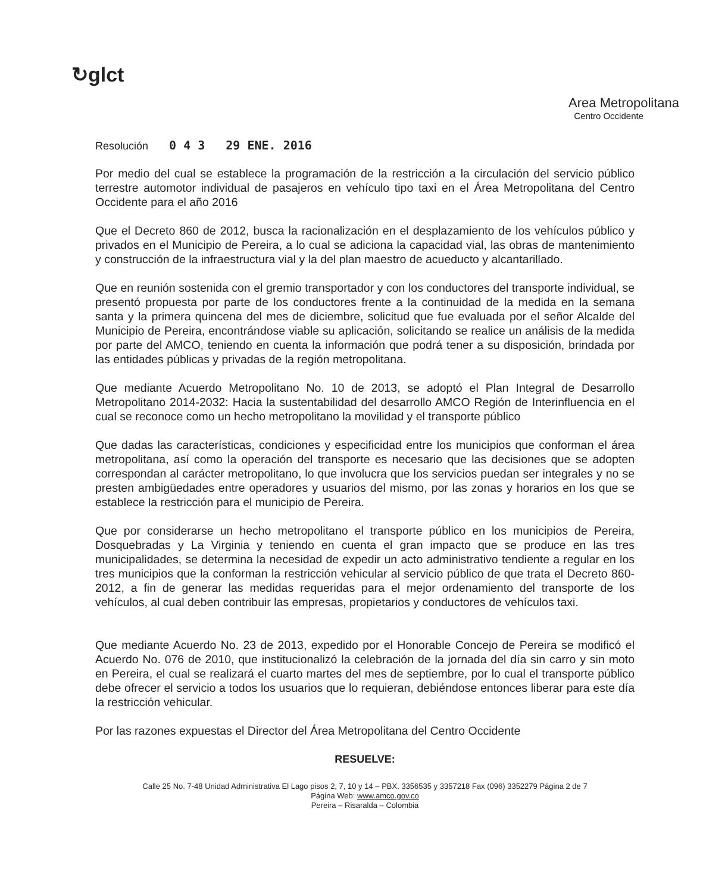↻glct
Area Metropolitana
Centro Occidente
Resolución 0 4 3 29 ENE. 2016
Por medio del cual se establece la programación de la restricción a la circulación del servicio público terrestre automotor individual de pasajeros en vehículo tipo taxi en el Área Metropolitana del Centro Occidente para el año 2016
Que el Decreto 860 de 2012, busca la racionalización en el desplazamiento de los vehículos público y privados en el Municipio de Pereira, a lo cual se adiciona la capacidad vial, las obras de mantenimiento y construcción de la infraestructura vial y la del plan maestro de acueducto y alcantarillado.
Que en reunión sostenida con el gremio transportador y con los conductores del transporte individual, se presentó propuesta por parte de los conductores frente a la continuidad de la medida en la semana santa y la primera quincena del mes de diciembre, solicitud que fue evaluada por el señor Alcalde del Municipio de Pereira, encontrándose viable su aplicación, solicitando se realice un análisis de la medida por parte del AMCO, teniendo en cuenta la información que podrá tener a su disposición, brindada por las entidades públicas y privadas de la región metropolitana.
Que mediante Acuerdo Metropolitano No. 10 de 2013, se adoptó el Plan Integral de Desarrollo Metropolitano 2014-2032: Hacia la sustentabilidad del desarrollo AMCO Región de Interinfluencia en el cual se reconoce como un hecho metropolitano la movilidad y el transporte público
Que dadas las características, condiciones y especificidad entre los municipios que conforman el área metropolitana, así como la operación del transporte es necesario que las decisiones que se adopten correspondan al carácter metropolitano, lo que involucra que los servicios puedan ser integrales y no se presten ambigüedades entre operadores y usuarios del mismo, por las zonas y horarios en los que se establece la restricción para el municipio de Pereira.
Que por considerarse un hecho metropolitano el transporte público en los municipios de Pereira, Dosquebradas y La Virginia y teniendo en cuenta el gran impacto que se produce en las tres municipalidades, se determina la necesidad de expedir un acto administrativo tendiente a regular en los tres municipios que la conforman la restricción vehicular al servicio público de que trata el Decreto 860-2012, a fin de generar las medidas requeridas para el mejor ordenamiento del transporte de los vehículos, al cual deben contribuir las empresas, propietarios y conductores de vehículos taxi.
Que mediante Acuerdo No. 23 de 2013, expedido por el Honorable Concejo de Pereira se modificó el Acuerdo No. 076 de 2010, que institucionalizó la celebración de la jornada del día sin carro y sin moto en Pereira, el cual se realizará el cuarto martes del mes de septiembre, por lo cual el transporte público debe ofrecer el servicio a todos los usuarios que lo requieran, debiéndose entonces liberar para este día la restricción vehicular.
Por las razones expuestas el Director del Área Metropolitana del Centro Occidente
RESUELVE:
Calle 25 No. 7-48 Unidad Administrativa El Lago pisos 2, 7, 10 y 14 – PBX. 3356535 y 3357218 Fax (096) 3352279 Página 2 de 7
Página Web: www.amco.gov.co
Pereira – Risaralda – Colombia